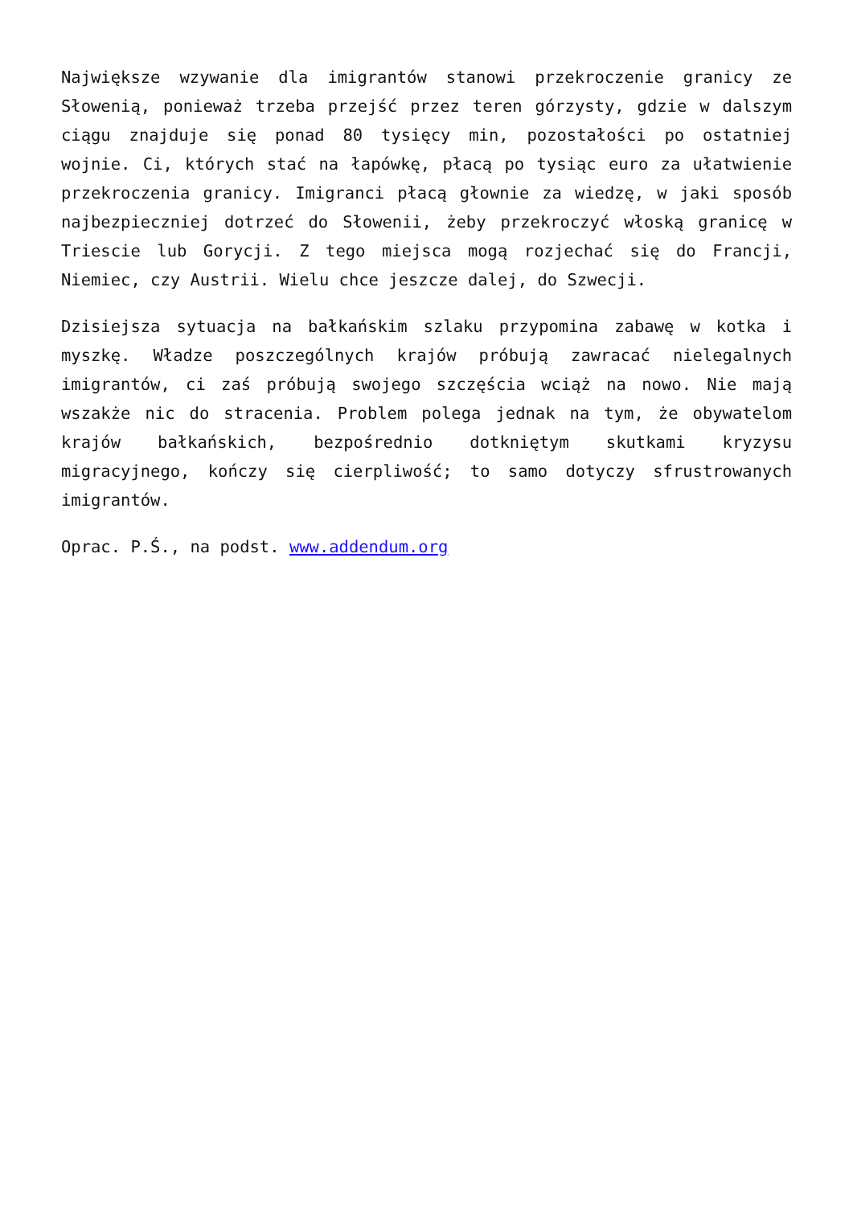Największe wzywanie dla imigrantów stanowi przekroczenie granicy ze Słowenią, ponieważ trzeba przejść przez teren górzysty, gdzie w dalszym ciągu znajduje się ponad 80 tysięcy min, pozostałości po ostatniej wojnie. Ci, których stać na łapówkę, płacą po tysiąc euro za ułatwienie przekroczenia granicy. Imigranci płacą głownie za wiedzę, w jaki sposób najbezpieczniej dotrzeć do Słowenii, żeby przekroczyć włoską granicę w Triescie lub Gorycji. Z tego miejsca mogą rozjechać się do Francji, Niemiec, czy Austrii. Wielu chce jeszcze dalej, do Szwecji.
Dzisiejsza sytuacja na bałkańskim szlaku przypomina zabawę w kotka i myszkę. Władze poszczególnych krajów próbują zawracać nielegalnych imigrantów, ci zaś próbują swojego szczęścia wciąż na nowo. Nie mają wszakże nic do stracenia. Problem polega jednak na tym, że obywatelom krajów bałkańskich, bezpośrednio dotkniętym skutkami kryzysu migracyjnego, kończy się cierpliwość; to samo dotyczy sfrustrowanych imigrantów.
Oprac. P.Ś., na podst. www.addendum.org